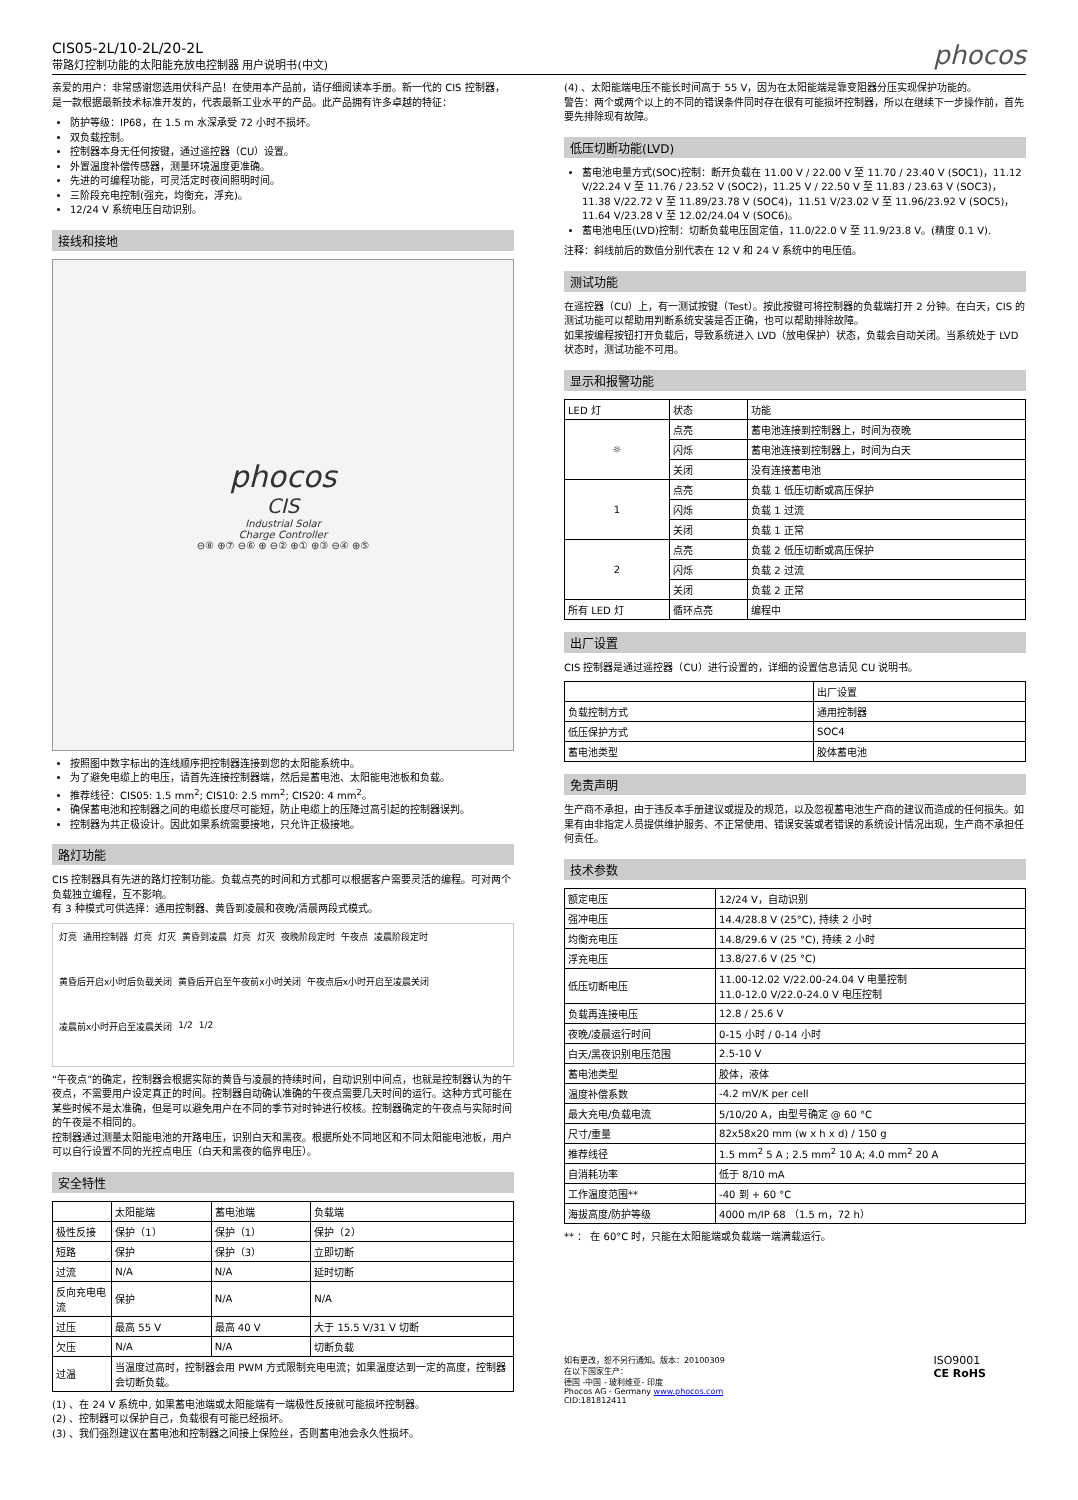CIS05-2L/10-2L/20-2L
带路灯控制功能的太阳能充放电控制器 用户说明书(中文)
phocos
亲爱的用户：非常感谢您选用伏科产品！在使用本产品前，请仔细阅读本手册。新一代的 CIS 控制器，是一款根据最新技术标准开发的，代表最新工业水平的产品。此产品拥有许多卓越的特征：
防护等级：IP68，在 1.5 m 水深承受 72 小时不损坏。
双负载控制。
控制器本身无任何按键，通过遥控器（CU）设置。
外置温度补偿传感器，测量环境温度更准确。
先进的可编程功能，可灵活定时夜间照明时间。
三阶段充电控制(强充，均衡充，浮充)。
12/24 V 系统电压自动识别。
接线和接地
phocos
CIS
Industrial Solar
Charge Controller
⊖⑧ ⊕⑦ ⊖⑥ ⊕ ⊖② ⊕① ⊕③ ⊖④ ⊕⑤
按照图中数字标出的连线顺序把控制器连接到您的太阳能系统中。
为了避免电缆上的电压，请首先连接控制器端，然后是蓄电池、太阳能电池板和负载。
推荐线径：CIS05: 1.5 mm<sup>2</sup>; CIS10: 2.5 mm<sup>2</sup>; CIS20: 4 mm<sup>2</sup>。
确保蓄电池和控制器之间的电缆长度尽可能短，防止电缆上的压降过高引起的控制器误判。
控制器为共正极设计。因此如果系统需要接地，只允许正极接地。
路灯功能
CIS 控制器具有先进的路灯控制功能。负载点亮的时间和方式都可以根据客户需要灵活的编程。可对两个负载独立编程，互不影响。
有 3 种模式可供选择：通用控制器、黄昏到凌晨和夜晚/清晨两段式模式。
灯亮 通用控制器 灯亮 灯灭 黄昏到凌晨 灯亮 灯灭 夜晚阶段定时 午夜点 凌晨阶段定时 黄昏后开启x小时后负载关闭 黄昏后开启至午夜前x小时关闭 午夜点后x小时开启至凌晨关闭 凌晨前x小时开启至凌晨关闭 1/2 1/2
“午夜点”的确定，控制器会根据实际的黄昏与凌晨的持续时间，自动识别中间点，也就是控制器认为的午夜点，不需要用户设定真正的时间。控制器自动确认准确的午夜点需要几天时间的运行。这种方式可能在某些时候不是太准确，但是可以避免用户在不同的季节对时钟进行校核。控制器确定的午夜点与实际时间的午夜是不相同的。
控制器通过测量太阳能电池的开路电压，识别白天和黑夜。根据所处不同地区和不同太阳能电池板，用户可以自行设置不同的光控点电压（白天和黑夜的临界电压）。
安全特性
| | 太阳能端 | 蓄电池端 | 负载端 |
| --- | --- | --- | --- |
| 极性反接 | 保护（1） | 保护（1） | 保护（2） |
| 短路 | 保护 | 保护（3） | 立即切断 |
| 过流 | N/A | N/A | 延时切断 |
| 反向充电电流 | 保护 | N/A | N/A |
| 过压 | 最高 55 V | 最高 40 V | 大于 15.5 V/31 V 切断 |
| 欠压 | N/A | N/A | 切断负载 |
| 过温 | 当温度过高时，控制器会用 PWM 方式限制充电电流；如果温度达到一定的高度，控制器会切断负载。 | | |
(1) 、在 24 V 系统中, 如果蓄电池端或太阳能端有一端极性反接就可能损坏控制器。
(2) 、控制器可以保护自己，负载很有可能已经损坏。
(3) 、我们强烈建议在蓄电池和控制器之间接上保险丝，否则蓄电池会永久性损坏。
(4) 、太阳能端电压不能长时间高于 55 V，因为在太阳能端是靠变阻器分压实现保护功能的。
警告：两个或两个以上的不同的错误条件同时存在很有可能损坏控制器，所以在继续下一步操作前，首先要先排除现有故障。
低压切断功能(LVD)
蓄电池电量方式(SOC)控制：断开负载在 11.00 V / 22.00 V 至 11.70 / 23.40 V (SOC1)，11.12 V/22.24 V 至 11.76 / 23.52 V (SOC2)，11.25 V / 22.50 V 至 11.83 / 23.63 V (SOC3)，11.38 V/22.72 V 至 11.89/23.78 V (SOC4)，11.51 V/23.02 V 至 11.96/23.92 V (SOC5)，11.64 V/23.28 V 至 12.02/24.04 V (SOC6)。
蓄电池电压(LVD)控制：切断负载电压固定值，11.0/22.0 V 至 11.9/23.8 V。(精度 0.1 V).
注释：斜线前后的数值分别代表在 12 V 和 24 V 系统中的电压值。
测试功能
在遥控器（CU）上，有一测试按键（Test）。按此按键可将控制器的负载端打开 2 分钟。在白天，CIS 的测试功能可以帮助用判断系统安装是否正确，也可以帮助排除故障。
如果按编程按钮打开负载后，导致系统进入 LVD（放电保护）状态，负载会自动关闭。当系统处于 LVD 状态时，测试功能不可用。
显示和报警功能
| LED 灯 | 状态 | 功能 |
| ☼ | 点亮 | 蓄电池连接到控制器上，时间为夜晚 |
| | 闪烁 | 蓄电池连接到控制器上，时间为白天 |
| | 关闭 | 没有连接蓄电池 |
| 1 | 点亮 | 负载 1 低压切断或高压保护 |
| | 闪烁 | 负载 1 过流 |
| | 关闭 | 负载 1 正常 |
| 2 | 点亮 | 负载 2 低压切断或高压保护 |
| | 闪烁 | 负载 2 过流 |
| | 关闭 | 负载 2 正常 |
| 所有 LED 灯 | 循环点亮 | 编程中 |
出厂设置
CIS 控制器是通过遥控器（CU）进行设置的，详细的设置信息请见 CU 说明书。
| | 出厂设置 |
| 负载控制方式 | 通用控制器 |
| 低压保护方式 | SOC4 |
| 蓄电池类型 | 胶体蓄电池 |
免责声明
生产商不承担，由于违反本手册建议或提及的规范，以及忽视蓄电池生产商的建议而造成的任何损失。如果有由非指定人员提供维护服务、不正常使用、错误安装或者错误的系统设计情况出现，生产商不承担任何责任。
技术参数
| 额定电压 | 12/24 V，自动识别 |
| 强冲电压 | 14.4/28.8 V (25°C), 持续 2 小时 |
| 均衡充电压 | 14.8/29.6 V (25 °C), 持续 2 小时 |
| 浮充电压 | 13.8/27.6 V (25 °C) |
| 低压切断电压 | 11.00-12.02 V/22.00-24.04 V 电量控制 11.0-12.0 V/22.0-24.0 V 电压控制 |
| 负载再连接电压 | 12.8 / 25.6 V |
| 夜晚/凌晨运行时间 | 0-15 小时 / 0-14 小时 |
| 白天/黑夜识别电压范围 | 2.5-10 V |
| 蓄电池类型 | 胶体，液体 |
| 温度补偿系数 | -4.2 mV/K per cell |
| 最大充电/负载电流 | 5/10/20 A，由型号确定 @ 60 °C |
| 尺寸/重量 | 82x58x20 mm (w x h x d) / 150 g |
| 推荐线径 | 1.5 mm<sup>2</sup> 5 A ; 2.5 mm<sup>2</sup> 10 A; 4.0 mm<sup>2</sup> 20 A |
| 自消耗功率 | 低于 8/10 mA |
| 工作温度范围** | -40 到 + 60 °C |
| 海拔高度/防护等级 | 4000 m/IP 68 （1.5 m，72 h） |
** ： 在 60°C 时，只能在太阳能端或负载端一端满载运行。
如有更改，恕不另行通知。版本：20100309
在以下国家生产：
德国 -中国 - 玻利维亚- 印度
Phocos AG - Germany www.phocos.com
CID:181812411
ISO9001
CE RoHS